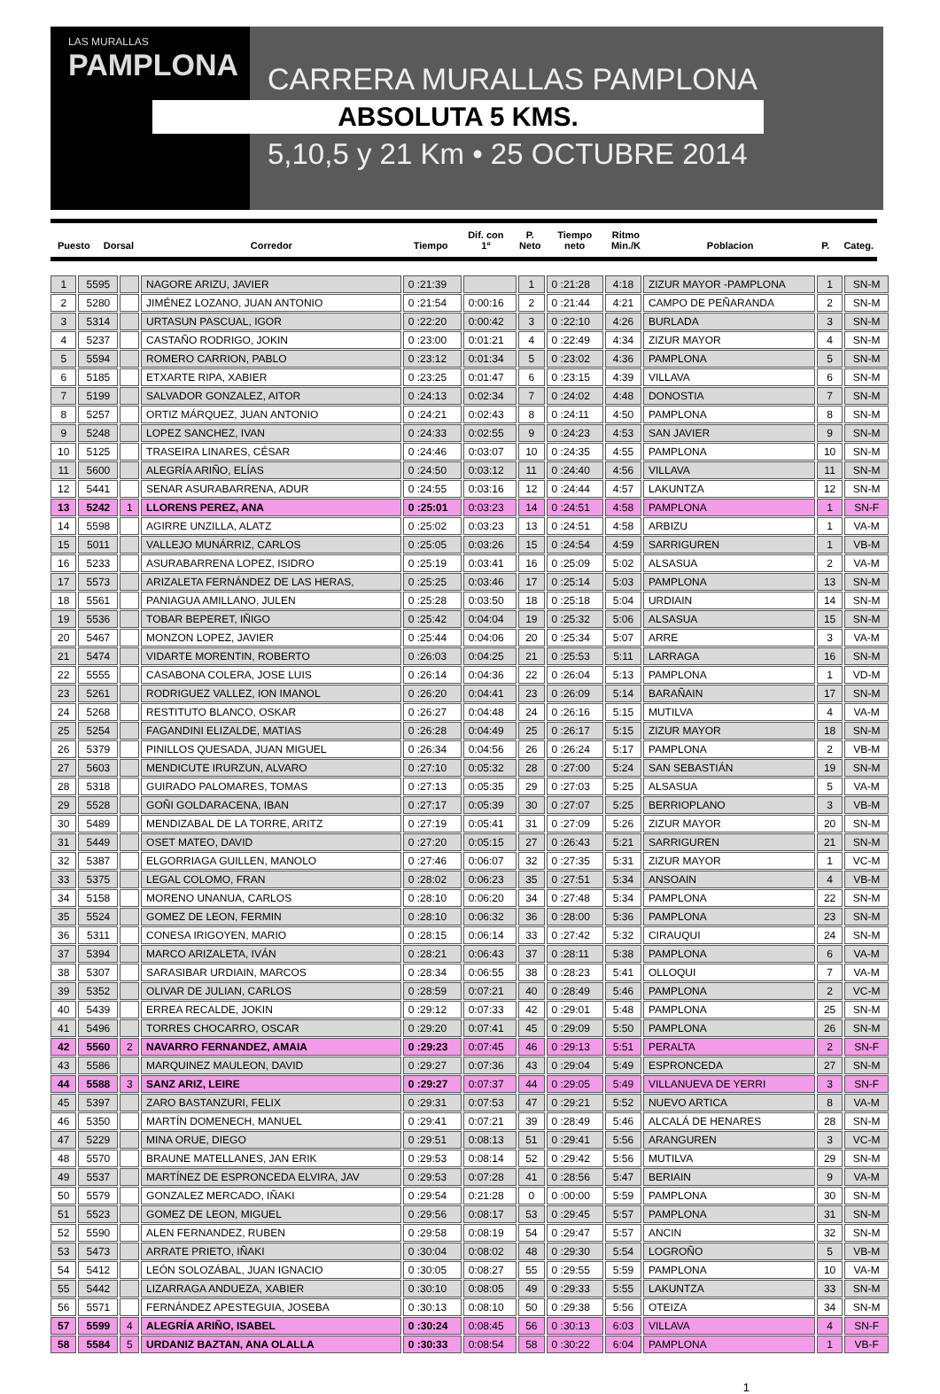LAS MURALLAS
PAMPLONA
CARRERA MURALLAS PAMPLONA
ABSOLUTA 5 KMS.
5,10,5 y 21 Km • 25 OCTUBRE 2014
| Puesto | Dorsal | Corredor | Tiempo | Dif. con 1º | P. Neto | Tiempo neto | Ritmo Min./K | Poblacion | P. | Categ. |
| --- | --- | --- | --- | --- | --- | --- | --- | --- | --- | --- |
| 1 | 5595 | | NAGORE ARIZU, JAVIER | 0 :21:39 | | 1 | 0 :21:28 | 4:18 | ZIZUR MAYOR -PAMPLONA | 1 | SN-M |
| 2 | 5280 | | JIMÉNEZ LOZANO, JUAN ANTONIO | 0 :21:54 | 0:00:16 | 2 | 0 :21:44 | 4:21 | CAMPO DE PEÑARANDA | 2 | SN-M |
| 3 | 5314 | | URTASUN PASCUAL, IGOR | 0 :22:20 | 0:00:42 | 3 | 0 :22:10 | 4:26 | BURLADA | 3 | SN-M |
| 4 | 5237 | | CASTAÑO RODRIGO, JOKIN | 0 :23:00 | 0:01:21 | 4 | 0 :22:49 | 4:34 | ZIZUR MAYOR | 4 | SN-M |
| 5 | 5594 | | ROMERO CARRION, PABLO | 0 :23:12 | 0:01:34 | 5 | 0 :23:02 | 4:36 | PAMPLONA | 5 | SN-M |
| 6 | 5185 | | ETXARTE RIPA, XABIER | 0 :23:25 | 0:01:47 | 6 | 0 :23:15 | 4:39 | VILLAVA | 6 | SN-M |
| 7 | 5199 | | SALVADOR GONZALEZ, AITOR | 0 :24:13 | 0:02:34 | 7 | 0 :24:02 | 4:48 | DONOSTIA | 7 | SN-M |
| 8 | 5257 | | ORTIZ MÁRQUEZ, JUAN ANTONIO | 0 :24:21 | 0:02:43 | 8 | 0 :24:11 | 4:50 | PAMPLONA | 8 | SN-M |
| 9 | 5248 | | LOPEZ SANCHEZ, IVAN | 0 :24:33 | 0:02:55 | 9 | 0 :24:23 | 4:53 | SAN JAVIER | 9 | SN-M |
| 10 | 5125 | | TRASEIRA LINARES, CÉSAR | 0 :24:46 | 0:03:07 | 10 | 0 :24:35 | 4:55 | PAMPLONA | 10 | SN-M |
| 11 | 5600 | | ALEGRÍA ARIÑO, ELÍAS | 0 :24:50 | 0:03:12 | 11 | 0 :24:40 | 4:56 | VILLAVA | 11 | SN-M |
| 12 | 5441 | | SENAR ASURABARRENA, ADUR | 0 :24:55 | 0:03:16 | 12 | 0 :24:44 | 4:57 | LAKUNTZA | 12 | SN-M |
| 13 | 5242 | 1 | LLORENS PEREZ, ANA | 0 :25:01 | 0:03:23 | 14 | 0 :24:51 | 4:58 | PAMPLONA | 1 | SN-F |
| 14 | 5598 | | AGIRRE UNZILLA, ALATZ | 0 :25:02 | 0:03:23 | 13 | 0 :24:51 | 4:58 | ARBIZU | 1 | VA-M |
| 15 | 5011 | | VALLEJO MUNÁRRIZ, CARLOS | 0 :25:05 | 0:03:26 | 15 | 0 :24:54 | 4:59 | SARRIGUREN | 1 | VB-M |
| 16 | 5233 | | ASURABARRENA LOPEZ, ISIDRO | 0 :25:19 | 0:03:41 | 16 | 0 :25:09 | 5:02 | ALSASUA | 2 | VA-M |
| 17 | 5573 | | ARIZALETA FERNÁNDEZ DE LAS HERAS, | 0 :25:25 | 0:03:46 | 17 | 0 :25:14 | 5:03 | PAMPLONA | 13 | SN-M |
| 18 | 5561 | | PANIAGUA AMILLANO, JULEN | 0 :25:28 | 0:03:50 | 18 | 0 :25:18 | 5:04 | URDIAIN | 14 | SN-M |
| 19 | 5536 | | TOBAR BEPERET, IÑIGO | 0 :25:42 | 0:04:04 | 19 | 0 :25:32 | 5:06 | ALSASUA | 15 | SN-M |
| 20 | 5467 | | MONZON LOPEZ, JAVIER | 0 :25:44 | 0:04:06 | 20 | 0 :25:34 | 5:07 | ARRE | 3 | VA-M |
| 21 | 5474 | | VIDARTE MORENTIN, ROBERTO | 0 :26:03 | 0:04:25 | 21 | 0 :25:53 | 5:11 | LARRAGA | 16 | SN-M |
| 22 | 5555 | | CASABONA COLERA, JOSE LUIS | 0 :26:14 | 0:04:36 | 22 | 0 :26:04 | 5:13 | PAMPLONA | 1 | VD-M |
| 23 | 5261 | | RODRIGUEZ VALLEZ, ION IMANOL | 0 :26:20 | 0:04:41 | 23 | 0 :26:09 | 5:14 | BARAÑAIN | 17 | SN-M |
| 24 | 5268 | | RESTITUTO BLANCO, OSKAR | 0 :26:27 | 0:04:48 | 24 | 0 :26:16 | 5:15 | MUTILVA | 4 | VA-M |
| 25 | 5254 | | FAGANDINI ELIZALDE, MATIAS | 0 :26:28 | 0:04:49 | 25 | 0 :26:17 | 5:15 | ZIZUR MAYOR | 18 | SN-M |
| 26 | 5379 | | PINILLOS QUESADA, JUAN MIGUEL | 0 :26:34 | 0:04:56 | 26 | 0 :26:24 | 5:17 | PAMPLONA | 2 | VB-M |
| 27 | 5603 | | MENDICUTE IRURZUN, ALVARO | 0 :27:10 | 0:05:32 | 28 | 0 :27:00 | 5:24 | SAN SEBASTIÁN | 19 | SN-M |
| 28 | 5318 | | GUIRADO PALOMARES, TOMAS | 0 :27:13 | 0:05:35 | 29 | 0 :27:03 | 5:25 | ALSASUA | 5 | VA-M |
| 29 | 5528 | | GOÑI GOLDARACENA, IBAN | 0 :27:17 | 0:05:39 | 30 | 0 :27:07 | 5:25 | BERRIOPLANO | 3 | VB-M |
| 30 | 5489 | | MENDIZABAL DE LA TORRE, ARITZ | 0 :27:19 | 0:05:41 | 31 | 0 :27:09 | 5:26 | ZIZUR MAYOR | 20 | SN-M |
| 31 | 5449 | | OSET MATEO, DAVID | 0 :27:20 | 0:05:15 | 27 | 0 :26:43 | 5:21 | SARRIGUREN | 21 | SN-M |
| 32 | 5387 | | ELGORRIAGA GUILLEN, MANOLO | 0 :27:46 | 0:06:07 | 32 | 0 :27:35 | 5:31 | ZIZUR MAYOR | 1 | VC-M |
| 33 | 5375 | | LEGAL COLOMO, FRAN | 0 :28:02 | 0:06:23 | 35 | 0 :27:51 | 5:34 | ANSOAIN | 4 | VB-M |
| 34 | 5158 | | MORENO UNANUA, CARLOS | 0 :28:10 | 0:06:20 | 34 | 0 :27:48 | 5:34 | PAMPLONA | 22 | SN-M |
| 35 | 5524 | | GOMEZ DE LEON, FERMIN | 0 :28:10 | 0:06:32 | 36 | 0 :28:00 | 5:36 | PAMPLONA | 23 | SN-M |
| 36 | 5311 | | CONESA IRIGOYEN, MARIO | 0 :28:15 | 0:06:14 | 33 | 0 :27:42 | 5:32 | CIRAUQUI | 24 | SN-M |
| 37 | 5394 | | MARCO ARIZALETA, IVÁN | 0 :28:21 | 0:06:43 | 37 | 0 :28:11 | 5:38 | PAMPLONA | 6 | VA-M |
| 38 | 5307 | | SARASIBAR URDIAIN, MARCOS | 0 :28:34 | 0:06:55 | 38 | 0 :28:23 | 5:41 | OLLOQUI | 7 | VA-M |
| 39 | 5352 | | OLIVAR DE JULIAN, CARLOS | 0 :28:59 | 0:07:21 | 40 | 0 :28:49 | 5:46 | PAMPLONA | 2 | VC-M |
| 40 | 5439 | | ERREA RECALDE, JOKIN | 0 :29:12 | 0:07:33 | 42 | 0 :29:01 | 5:48 | PAMPLONA | 25 | SN-M |
| 41 | 5496 | | TORRES CHOCARRO, OSCAR | 0 :29:20 | 0:07:41 | 45 | 0 :29:09 | 5:50 | PAMPLONA | 26 | SN-M |
| 42 | 5560 | 2 | NAVARRO FERNANDEZ, AMAIA | 0 :29:23 | 0:07:45 | 46 | 0 :29:13 | 5:51 | PERALTA | 2 | SN-F |
| 43 | 5586 | | MARQUINEZ MAULEON, DAVID | 0 :29:27 | 0:07:36 | 43 | 0 :29:04 | 5:49 | ESPRONCEDA | 27 | SN-M |
| 44 | 5588 | 3 | SANZ ARIZ, LEIRE | 0 :29:27 | 0:07:37 | 44 | 0 :29:05 | 5:49 | VILLANUEVA DE YERRI | 3 | SN-F |
| 45 | 5397 | | ZARO BASTANZURI, FELIX | 0 :29:31 | 0:07:53 | 47 | 0 :29:21 | 5:52 | NUEVO ARTICA | 8 | VA-M |
| 46 | 5350 | | MARTÍN DOMENECH, MANUEL | 0 :29:41 | 0:07:21 | 39 | 0 :28:49 | 5:46 | ALCALÁ DE HENARES | 28 | SN-M |
| 47 | 5229 | | MINA ORUE, DIEGO | 0 :29:51 | 0:08:13 | 51 | 0 :29:41 | 5:56 | ARANGUREN | 3 | VC-M |
| 48 | 5570 | | BRAUNE MATELLANES, JAN ERIK | 0 :29:53 | 0:08:14 | 52 | 0 :29:42 | 5:56 | MUTILVA | 29 | SN-M |
| 49 | 5537 | | MARTÍNEZ DE ESPRONCEDA ELVIRA, JAV | 0 :29:53 | 0:07:28 | 41 | 0 :28:56 | 5:47 | BERIAIN | 9 | VA-M |
| 50 | 5579 | | GONZALEZ MERCADO, IÑAKI | 0 :29:54 | 0:21:28 | 0 | 0 :00:00 | 5:59 | PAMPLONA | 30 | SN-M |
| 51 | 5523 | | GOMEZ DE LEON, MIGUEL | 0 :29:56 | 0:08:17 | 53 | 0 :29:45 | 5:57 | PAMPLONA | 31 | SN-M |
| 52 | 5590 | | ALEN FERNANDEZ, RUBEN | 0 :29:58 | 0:08:19 | 54 | 0 :29:47 | 5:57 | ANCIN | 32 | SN-M |
| 53 | 5473 | | ARRATE PRIETO, IÑAKI | 0 :30:04 | 0:08:02 | 48 | 0 :29:30 | 5:54 | LOGROÑO | 5 | VB-M |
| 54 | 5412 | | LEÓN SOLOZÁBAL, JUAN IGNACIO | 0 :30:05 | 0:08:27 | 55 | 0 :29:55 | 5:59 | PAMPLONA | 10 | VA-M |
| 55 | 5442 | | LIZARRAGA ANDUEZA, XABIER | 0 :30:10 | 0:08:05 | 49 | 0 :29:33 | 5:55 | LAKUNTZA | 33 | SN-M |
| 56 | 5571 | | FERNÁNDEZ APESTEGUIA, JOSEBA | 0 :30:13 | 0:08:10 | 50 | 0 :29:38 | 5:56 | OTEIZA | 34 | SN-M |
| 57 | 5599 | 4 | ALEGRÍA ARIÑO, ISABEL | 0 :30:24 | 0:08:45 | 56 | 0 :30:13 | 6:03 | VILLAVA | 4 | SN-F |
| 58 | 5584 | 5 | URDANIZ BAZTAN, ANA OLALLA | 0 :30:33 | 0:08:54 | 58 | 0 :30:22 | 6:04 | PAMPLONA | 1 | VB-F |
1